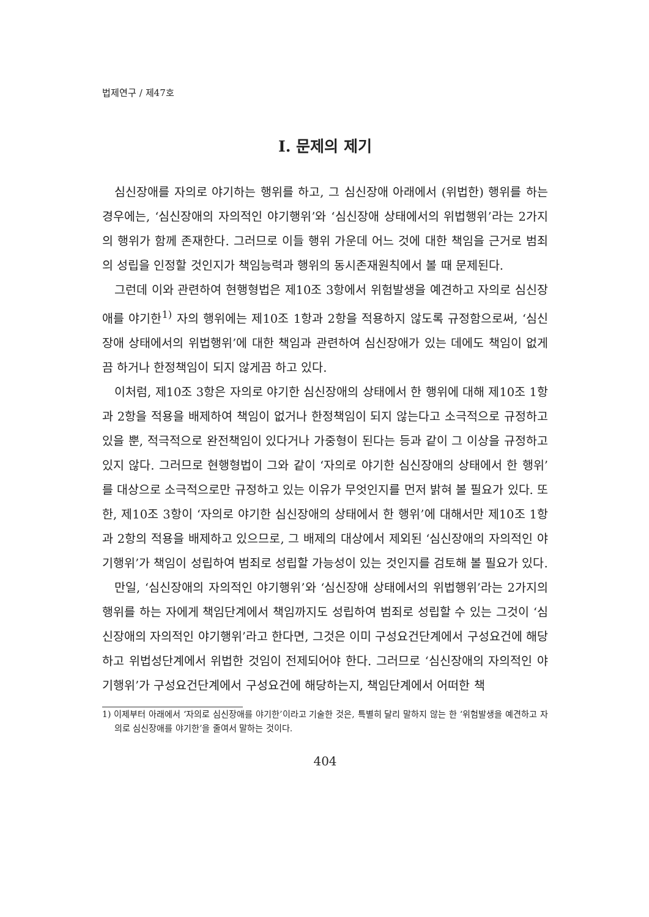법제연구 / 제47호
Ⅰ. 문제의 제기
심신장애를 자의로 야기하는 행위를 하고, 그 심신장애 아래에서 (위법한) 행위를 하는 경우에는, ‘심신장애의 자의적인 야기행위’와 ‘심신장애 상태에서의 위법행위’라는 2가지의 행위가 함께 존재한다. 그러므로 이들 행위 가운데 어느 것에 대한 책임을 근거로 범죄의 성립을 인정할 것인지가 책임능력과 행위의 동시존재원칙에서 볼 때 문제된다.
그런데 이와 관련하여 현행형법은 제10조 3항에서 위험발생을 예견하고 자의로 심신장애를 야기한<sup>1)</sup> 자의 행위에는 제10조 1항과 2항을 적용하지 않도록 규정함으로써, ‘심신장애 상태에서의 위법행위’에 대한 책임과 관련하여 심신장애가 있는 데에도 책임이 없게끔 하거나 한정책임이 되지 않게끔 하고 있다.
이처럼, 제10조 3항은 자의로 야기한 심신장애의 상태에서 한 행위에 대해 제10조 1항과 2항을 적용을 배제하여 책임이 없거나 한정책임이 되지 않는다고 소극적으로 규정하고 있을 뿐, 적극적으로 완전책임이 있다거나 가중형이 된다는 등과 같이 그 이상을 규정하고 있지 않다. 그러므로 현행형법이 그와 같이 ‘자의로 야기한 심신장애의 상태에서 한 행위’를 대상으로 소극적으로만 규정하고 있는 이유가 무엇인지를 먼저 밝혀 볼 필요가 있다. 또한, 제10조 3항이 ‘자의로 야기한 심신장애의 상태에서 한 행위’에 대해서만 제10조 1항과 2항의 적용을 배제하고 있으므로, 그 배제의 대상에서 제외된 ‘심신장애의 자의적인 야기행위’가 책임이 성립하여 범죄로 성립할 가능성이 있는 것인지를 검토해 볼 필요가 있다.
만일, ‘심신장애의 자의적인 야기행위’와 ‘심신장애 상태에서의 위법행위’라는 2가지의 행위를 하는 자에게 책임단계에서 책임까지도 성립하여 범죄로 성립할 수 있는 그것이 ‘심신장애의 자의적인 야기행위’라고 한다면, 그것은 이미 구성요건단계에서 구성요건에 해당하고 위법성단계에서 위법한 것임이 전제되어야 한다. 그러므로 ‘심신장애의 자의적인 야기행위’가 구성요건단계에서 구성요건에 해당하는지, 책임단계에서 어떠한 책
1) 이제부터 아래에서 ‘자의로 심신장애를 야기한’이라고 기술한 것은, 특별히 달리 말하지 않는 한 ‘위험발생을 예견하고 자의로 심신장애를 야기한’을 줄여서 말하는 것이다.
404